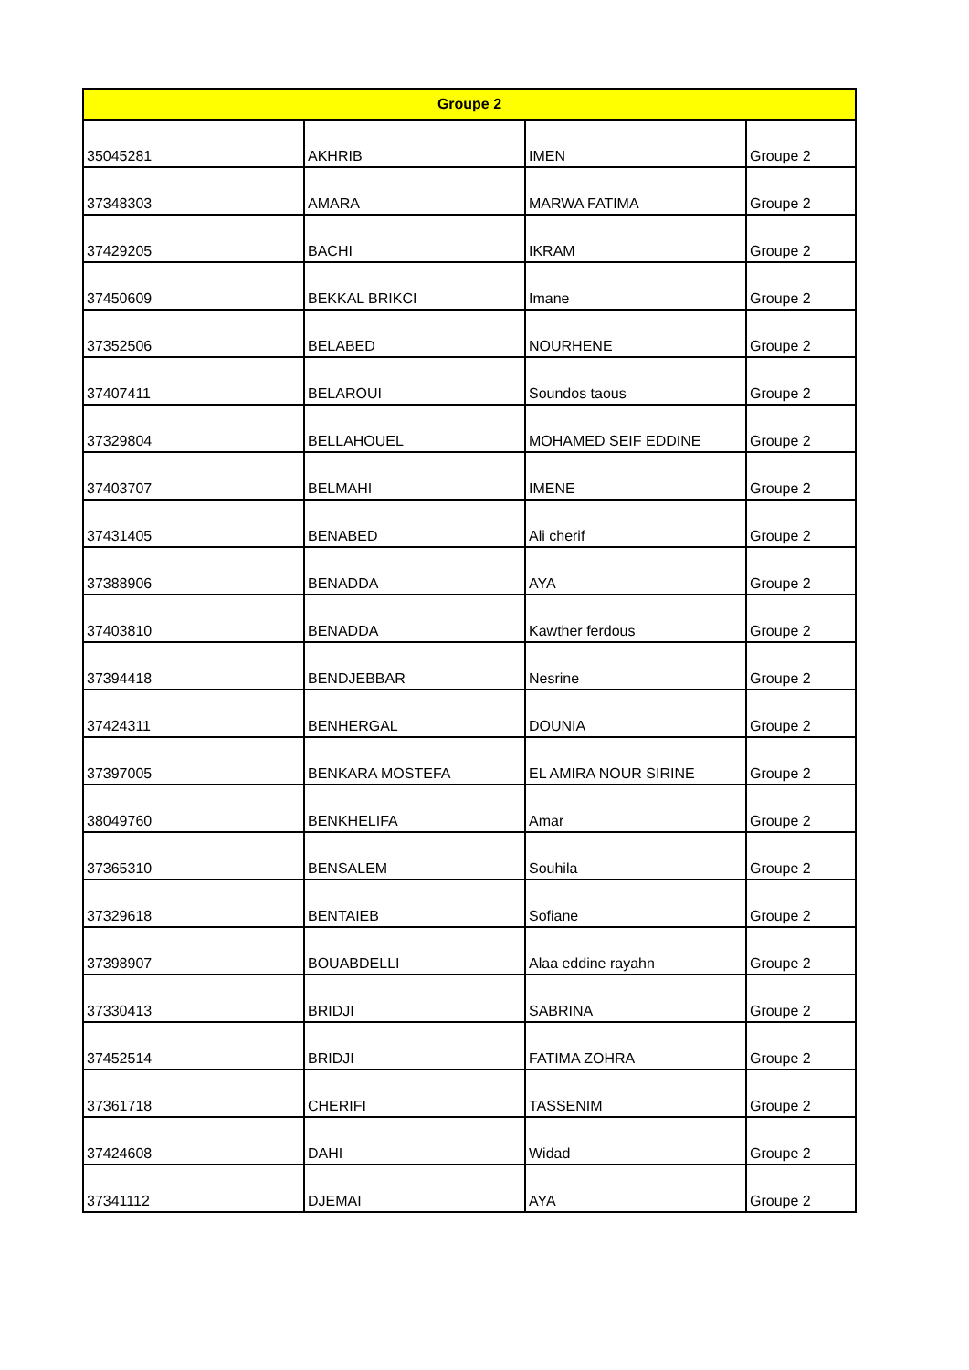| Groupe 2 | | | |
| --- | --- | --- | --- |
| 35045281 | AKHRIB | IMEN | Groupe 2 |
| 37348303 | AMARA | MARWA FATIMA | Groupe 2 |
| 37429205 | BACHI | IKRAM | Groupe 2 |
| 37450609 | BEKKAL BRIKCI | Imane | Groupe 2 |
| 37352506 | BELABED | NOURHENE | Groupe 2 |
| 37407411 | BELAROUI | Soundos taous | Groupe 2 |
| 37329804 | BELLAHOUEL | MOHAMED SEIF EDDINE | Groupe 2 |
| 37403707 | BELMAHI | IMENE | Groupe 2 |
| 37431405 | BENABED | Ali cherif | Groupe 2 |
| 37388906 | BENADDA | AYA | Groupe 2 |
| 37403810 | BENADDA | Kawther ferdous | Groupe 2 |
| 37394418 | BENDJEBBAR | Nesrine | Groupe 2 |
| 37424311 | BENHERGAL | DOUNIA | Groupe 2 |
| 37397005 | BENKARA MOSTEFA | EL AMIRA NOUR SIRINE | Groupe 2 |
| 38049760 | BENKHELIFA | Amar | Groupe 2 |
| 37365310 | BENSALEM | Souhila | Groupe 2 |
| 37329618 | BENTAIEB | Sofiane | Groupe 2 |
| 37398907 | BOUABDELLI | Alaa eddine rayahn | Groupe 2 |
| 37330413 | BRIDJI | SABRINA | Groupe 2 |
| 37452514 | BRIDJI | FATIMA ZOHRA | Groupe 2 |
| 37361718 | CHERIFI | TASSENIM | Groupe 2 |
| 37424608 | DAHI | Widad | Groupe 2 |
| 37341112 | DJEMAI | AYA | Groupe 2 |